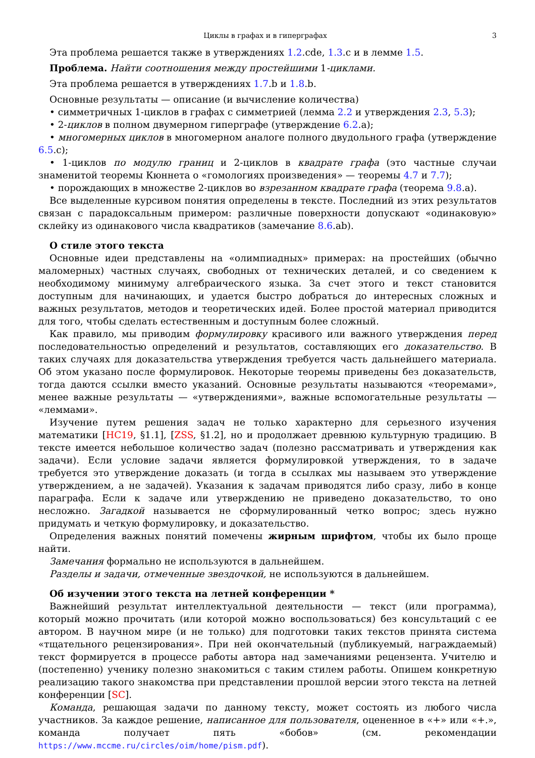Циклы в графах и в гиперграфах 3
Эта проблема решается также в утверждениях 1.2.cde, 1.3.c и в лемме 1.5.
Проблема. Найти соотношения между простейшими 1-циклами.
Эта проблема решается в утверждениях 1.7.b и 1.8.b.
Основные результаты — описание (и вычисление количества)
• симметричных 1-циклов в графах с симметрией (лемма 2.2 и утверждения 2.3, 5.3);
• 2-циклов в полном двумерном гиперграфе (утверждение 6.2.a);
• многомерных циклов в многомерном аналоге полного двудольного графа (утверждение 6.5.c);
• 1-циклов по модулю границ и 2-циклов в квадрате графа (это частные случаи знаменитой теоремы Кюннета о «гомологиях произведения» — теоремы 4.7 и 7.7);
• порождающих в множестве 2-циклов во взрезанном квадрате графа (теорема 9.8.a).
Все выделенные курсивом понятия определены в тексте. Последний из этих результатов связан с парадоксальным примером: различные поверхности допускают «одинаковую» склейку из одинакового числа квадратиков (замечание 8.6.ab).
О стиле этого текста
Основные идеи представлены на «олимпиадных» примерах: на простейших (обычно маломерных) частных случаях, свободных от технических деталей, и со сведением к необходимому минимуму алгебраического языка. За счет этого и текст становится доступным для начинающих, и удается быстро добраться до интересных сложных и важных результатов, методов и теоретических идей. Более простой материал приводится для того, чтобы сделать естественным и доступным более сложный.
Как правило, мы приводим формулировку красивого или важного утверждения перед последовательностью определений и результатов, составляющих его доказательство. В таких случаях для доказательства утверждения требуется часть дальнейшего материала. Об этом указано после формулировок. Некоторые теоремы приведены без доказательств, тогда даются ссылки вместо указаний. Основные результаты называются «теоремами», менее важные результаты — «утверждениями», важные вспомогательные результаты — «леммами».
Изучение путем решения задач не только характерно для серьезного изучения математики [HC19, §1.1], [ZSS, §1.2], но и продолжает древнюю культурную традицию. В тексте имеется небольшое количество задач (полезно рассматривать и утверждения как задачи). Если условие задачи является формулировкой утверждения, то в задаче требуется это утверждение доказать (и тогда в ссылках мы называем это утверждение утверждением, а не задачей). Указания к задачам приводятся либо сразу, либо в конце параграфа. Если к задаче или утверждению не приведено доказательство, то оно несложно. Загадкой называется не сформулированный четко вопрос; здесь нужно придумать и четкую формулировку, и доказательство.
Определения важных понятий помечены жирным шрифтом, чтобы их было проще найти.
Замечания формально не используются в дальнейшем.
Разделы и задачи, отмеченные звездочкой, не используются в дальнейшем.
Об изучении этого текста на летней конференции *
Важнейший результат интеллектуальной деятельности — текст (или программа), который можно прочитать (или которой можно воспользоваться) без консультаций с ее автором. В научном мире (и не только) для подготовки таких текстов принята система «тщательного рецензирования». При ней окончательный (публикуемый, награждаемый) текст формируется в процессе работы автора над замечаниями рецензента. Учителю и (постепенно) ученику полезно знакомиться с таким стилем работы. Опишем конкретную реализацию такого знакомства при представлении прошлой версии этого текста на летней конференции [SC].
Команда, решающая задачи по данному тексту, может состоять из любого числа участников. За каждое решение, написанное для пользователя, оцененное в «+» или «+.», команда получает пять «бобов» (см. рекомендации https://www.mccme.ru/circles/oim/home/pism.pdf).